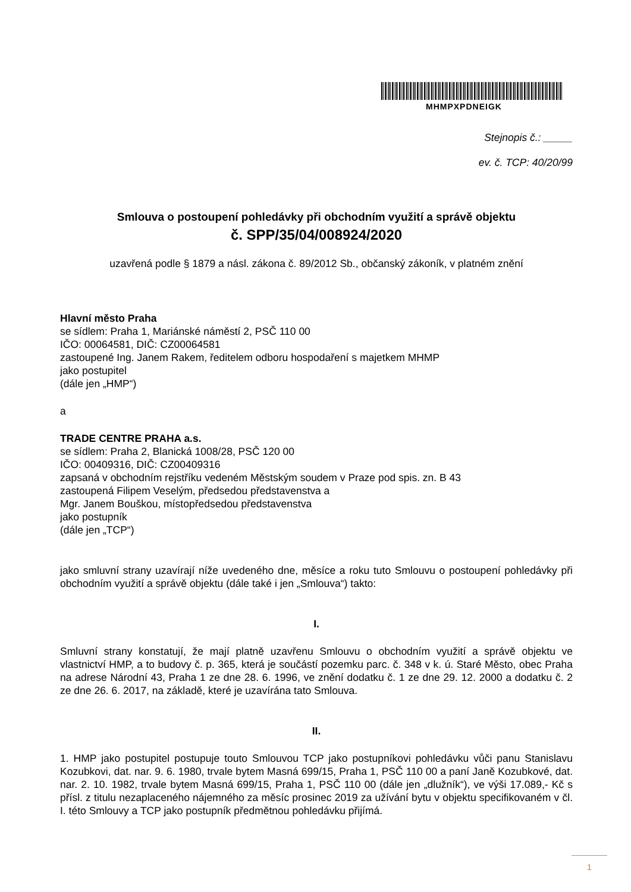MHMPXPDNEIGK
Stejnopis č.: _____
ev. č. TCP: 40/20/99
Smlouva o postoupení pohledávky při obchodním využití a správě objektu
č. SPP/35/04/008924/2020
uzavřená podle § 1879 a násl. zákona č. 89/2012 Sb., občanský zákoník, v platném znění
Hlavní město Praha
se sídlem: Praha 1, Mariánské náměstí 2, PSČ 110 00
IČO: 00064581, DIČ: CZ00064581
zastoupené Ing. Janem Rakem, ředitelem odboru hospodaření s majetkem MHMP
jako postupitel
(dále jen „HMP“)
a
TRADE CENTRE PRAHA a.s.
se sídlem: Praha 2, Blanická 1008/28, PSČ 120 00
IČO: 00409316, DIČ: CZ00409316
zapsaná v obchodním rejstříku vedeném Městským soudem v Praze pod spis. zn. B 43
zastoupená Filipem Veselým, předsedou představenstva a
Mgr. Janem Bouškou, místopředsedou představenstva
jako postupník
(dále jen „TCP“)
jako smluvní strany uzavírají níže uvedeného dne, měsíce a roku tuto Smlouvu o postoupení pohledávky při obchodním využití a správě objektu (dále také i jen „Smlouva“) takto:
I.
Smluvní strany konstatují, že mají platně uzavřenu Smlouvu o obchodním využití a správě objektu ve vlastnictví HMP, a to budovy č. p. 365, která je součástí pozemku parc. č. 348 v k. ú. Staré Město, obec Praha na adrese Národní 43, Praha 1 ze dne 28. 6. 1996, ve znění dodatku č. 1 ze dne 29. 12. 2000 a dodatku č. 2 ze dne 26. 6. 2017, na základě, které je uzavírána tato Smlouva.
II.
1. HMP jako postupitel postupuje touto Smlouvou TCP jako postupníkovi pohledávku vůči panu Stanislavu Kozubkovi, dat. nar. 9. 6. 1980, trvale bytem Masná 699/15, Praha 1, PSČ 110 00 a paní Janě Kozubkové, dat. nar. 2. 10. 1982, trvale bytem Masná 699/15, Praha 1, PSČ 110 00 (dále jen „dlužník“), ve výši 17.089,- Kč s přísl. z titulu nezaplaceného nájemného za měsíc prosinec 2019 za užívání bytu v objektu specifikovaném v čl. I. této Smlouvy a TCP jako postupník předmětnou pohledávku přijímá.
1